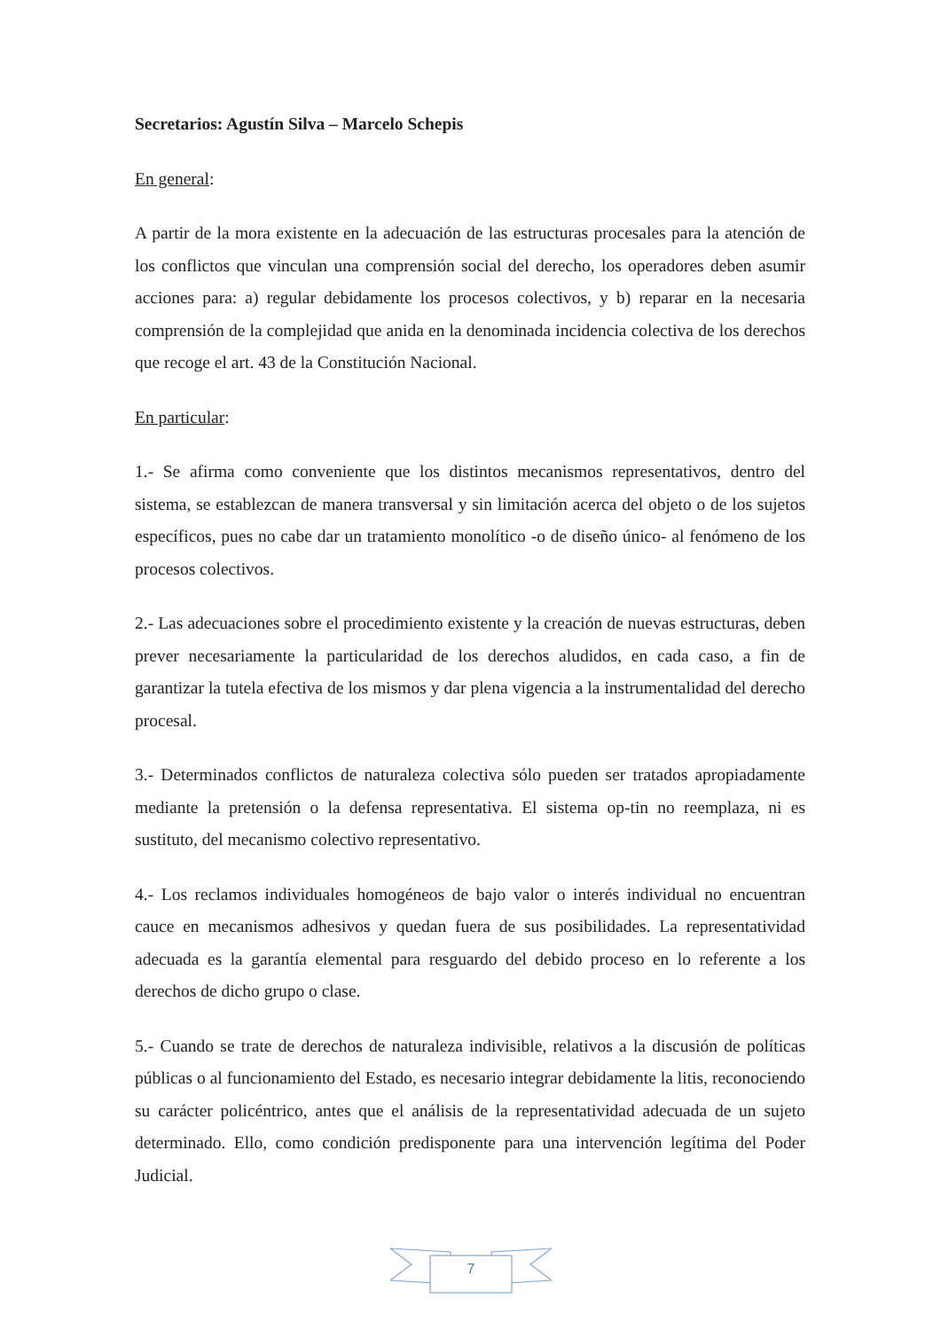Secretarios: Agustín Silva – Marcelo Schepis
En general:
A partir de la mora existente en la adecuación de las estructuras procesales para la atención de los conflictos que vinculan una comprensión social del derecho, los operadores deben asumir acciones para: a) regular debidamente los procesos colectivos, y b) reparar en la necesaria comprensión de la complejidad que anida en la denominada incidencia colectiva de los derechos que recoge el art. 43 de la Constitución Nacional.
En particular:
1.- Se afirma como conveniente que los distintos mecanismos representativos, dentro del sistema, se establezcan de manera transversal y sin limitación acerca del objeto o de los sujetos específicos, pues no cabe dar un tratamiento monolítico -o de diseño único- al fenómeno de los procesos colectivos.
2.- Las adecuaciones sobre el procedimiento existente y la creación de nuevas estructuras, deben prever necesariamente la particularidad de los derechos aludidos, en cada caso, a fin de garantizar la tutela efectiva de los mismos y dar plena vigencia a la instrumentalidad del derecho procesal.
3.- Determinados conflictos de naturaleza colectiva sólo pueden ser tratados apropiadamente mediante la pretensión o la defensa representativa. El sistema op-tin no reemplaza, ni es sustituto, del mecanismo colectivo representativo.
4.- Los reclamos individuales homogéneos de bajo valor o interés individual no encuentran cauce en mecanismos adhesivos y quedan fuera de sus posibilidades. La representatividad adecuada es la garantía elemental para resguardo del debido proceso en lo referente a los derechos de dicho grupo o clase.
5.- Cuando se trate de derechos de naturaleza indivisible, relativos a la discusión de políticas públicas o al funcionamiento del Estado, es necesario integrar debidamente la litis, reconociendo su carácter policéntrico, antes que el análisis de la representatividad adecuada de un sujeto determinado. Ello, como condición predisponente para una intervención legítima del Poder Judicial.
7